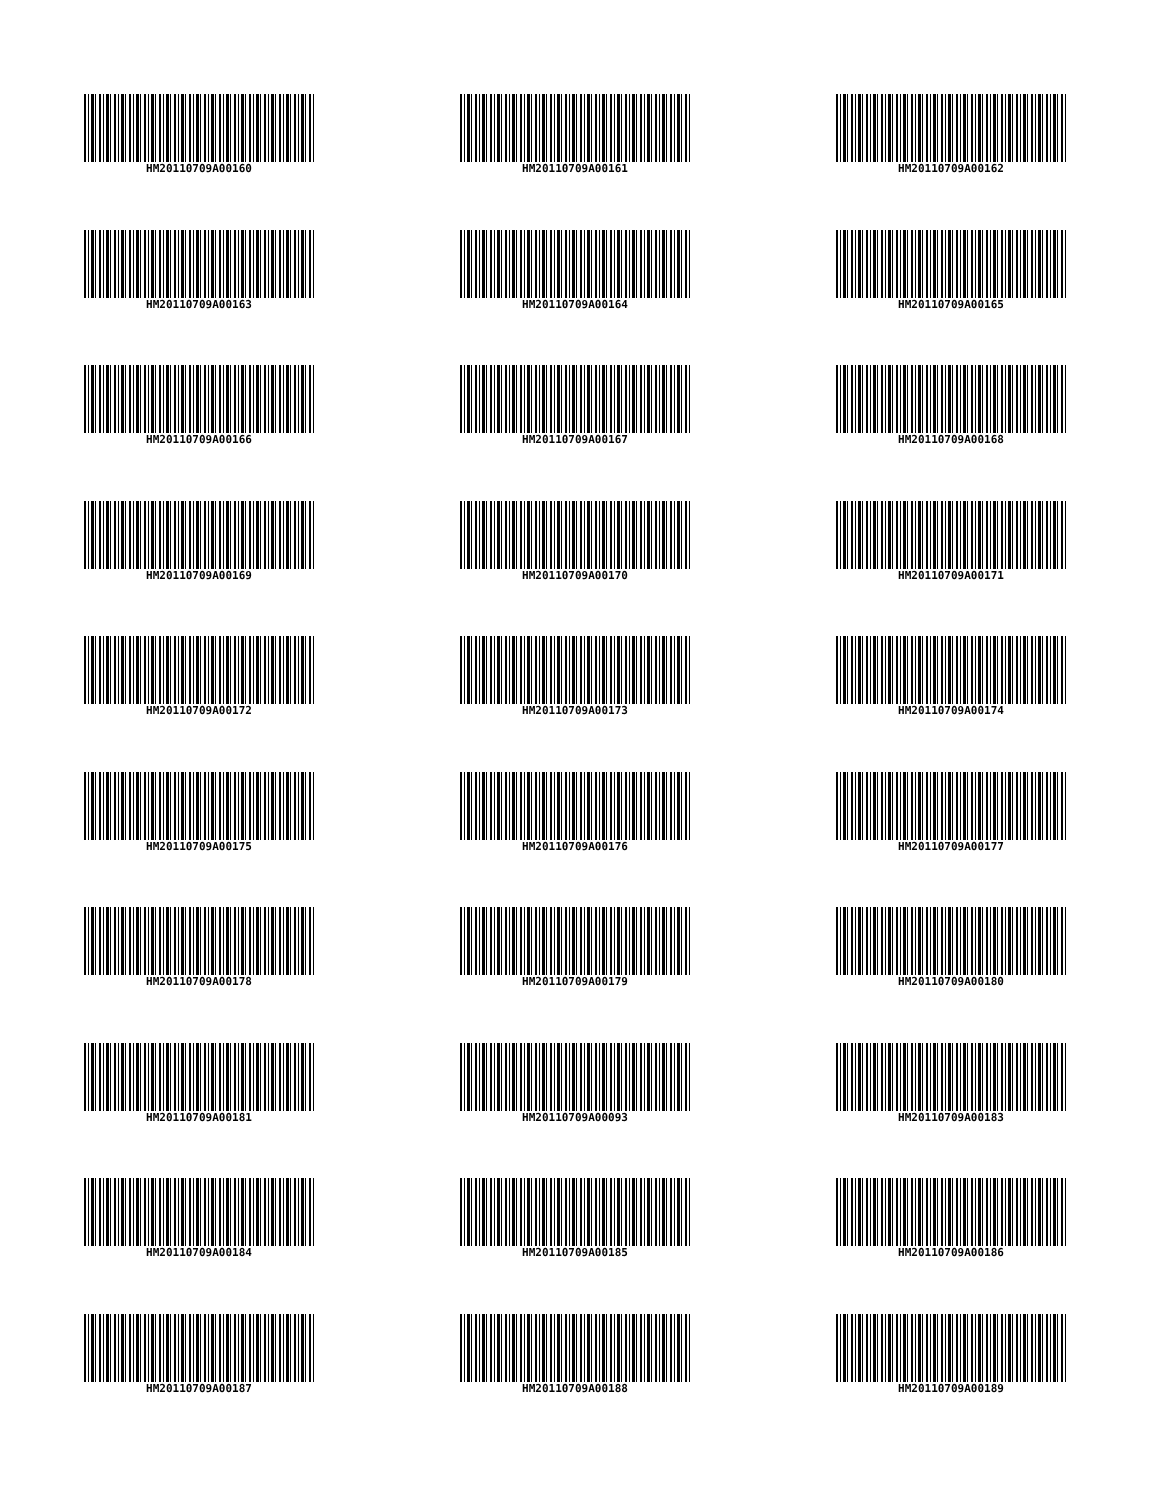HM20110709A00160
HM20110709A00161
HM20110709A00162
HM20110709A00163
HM20110709A00164
HM20110709A00165
HM20110709A00166
HM20110709A00167
HM20110709A00168
HM20110709A00169
HM20110709A00170
HM20110709A00171
HM20110709A00172
HM20110709A00173
HM20110709A00174
HM20110709A00175
HM20110709A00176
HM20110709A00177
HM20110709A00178
HM20110709A00179
HM20110709A00180
HM20110709A00181
HM20110709A00093
HM20110709A00183
HM20110709A00184
HM20110709A00185
HM20110709A00186
HM20110709A00187
HM20110709A00188
HM20110709A00189